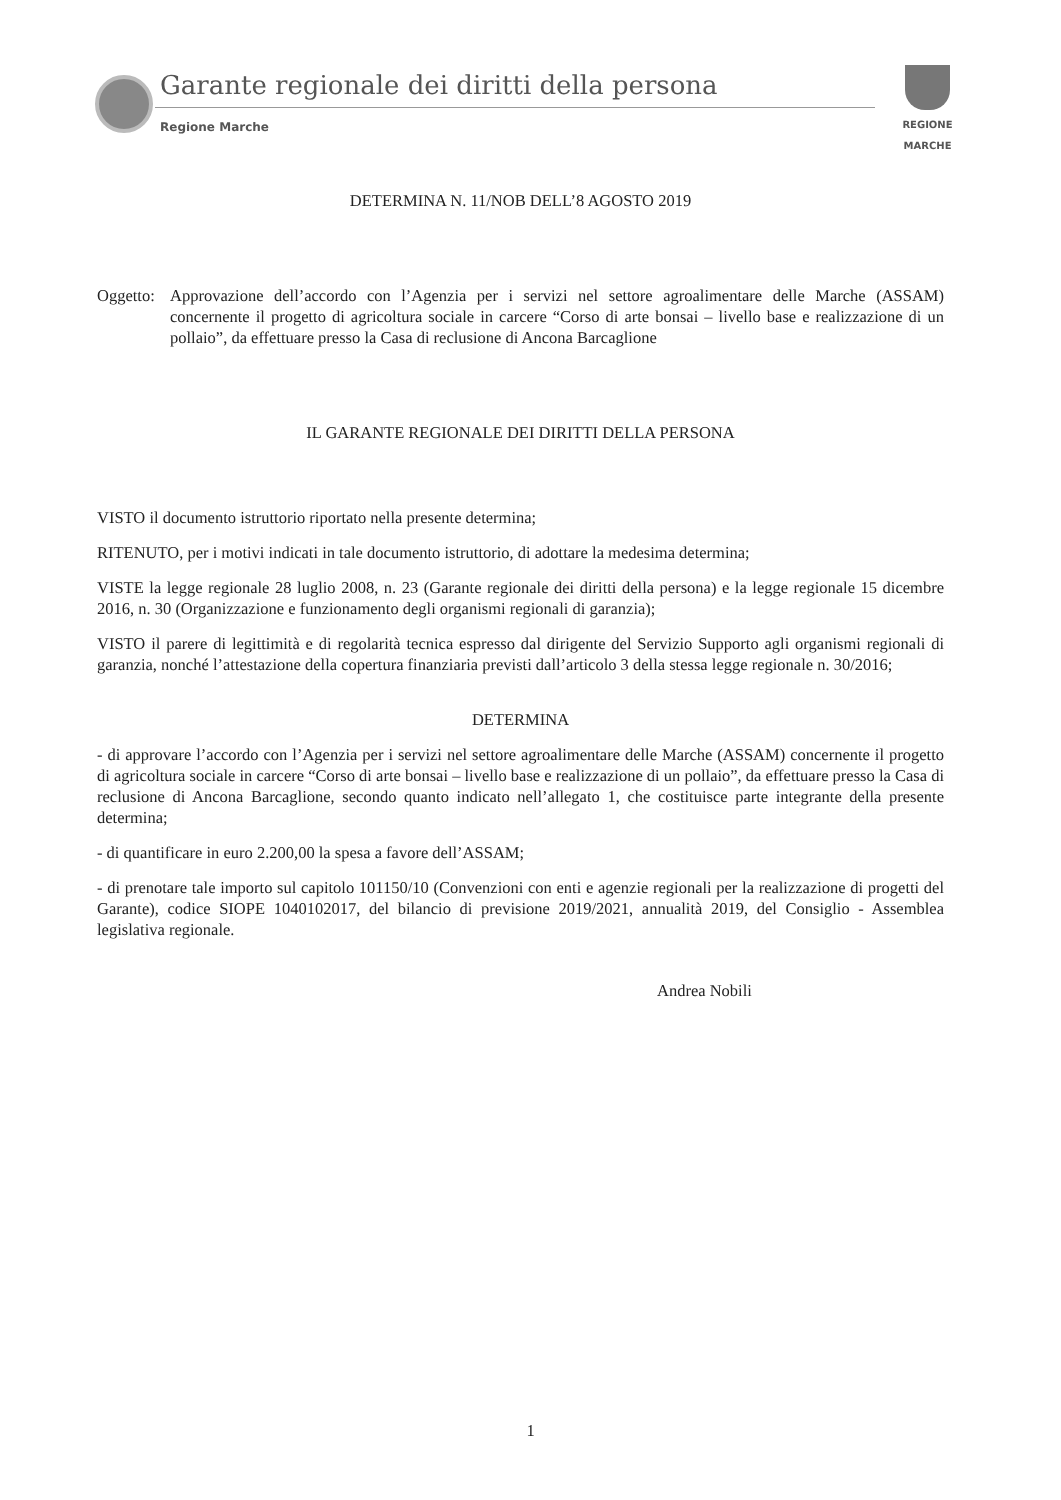Garante regionale dei diritti della persona
Regione Marche
REGIONE MARCHE
DETERMINA N. 11/NOB DELL’8 AGOSTO 2019
Oggetto:
Approvazione dell’accordo con l’Agenzia per i servizi nel settore agroalimentare delle Marche (ASSAM) concernente il progetto di agricoltura sociale in carcere “Corso di arte bonsai – livello base e realizzazione di un pollaio”, da effettuare presso la Casa di reclusione di Ancona Barcaglione
IL GARANTE REGIONALE DEI DIRITTI DELLA PERSONA
VISTO il documento istruttorio riportato nella presente determina;
RITENUTO, per i motivi indicati in tale documento istruttorio, di adottare la medesima determina;
VISTE la legge regionale 28 luglio 2008, n. 23 (Garante regionale dei diritti della persona) e la legge regionale 15 dicembre 2016, n. 30 (Organizzazione e funzionamento degli organismi regionali di garanzia);
VISTO il parere di legittimità e di regolarità tecnica espresso dal dirigente del Servizio Supporto agli organismi regionali di garanzia, nonché l’attestazione della copertura finanziaria previsti dall’articolo 3 della stessa legge regionale n. 30/2016;
DETERMINA
- di approvare l’accordo con l’Agenzia per i servizi nel settore agroalimentare delle Marche (ASSAM) concernente il progetto di agricoltura sociale in carcere “Corso di arte bonsai – livello base e realizzazione di un pollaio”, da effettuare presso la Casa di reclusione di Ancona Barcaglione, secondo quanto indicato nell’allegato 1, che costituisce parte integrante della presente determina;
- di quantificare in euro 2.200,00 la spesa a favore dell’ASSAM;
- di prenotare tale importo sul capitolo 101150/10 (Convenzioni con enti e agenzie regionali per la realizzazione di progetti del Garante), codice SIOPE 1040102017, del bilancio di previsione 2019/2021, annualità 2019, del Consiglio - Assemblea legislativa regionale.
Andrea Nobili
1